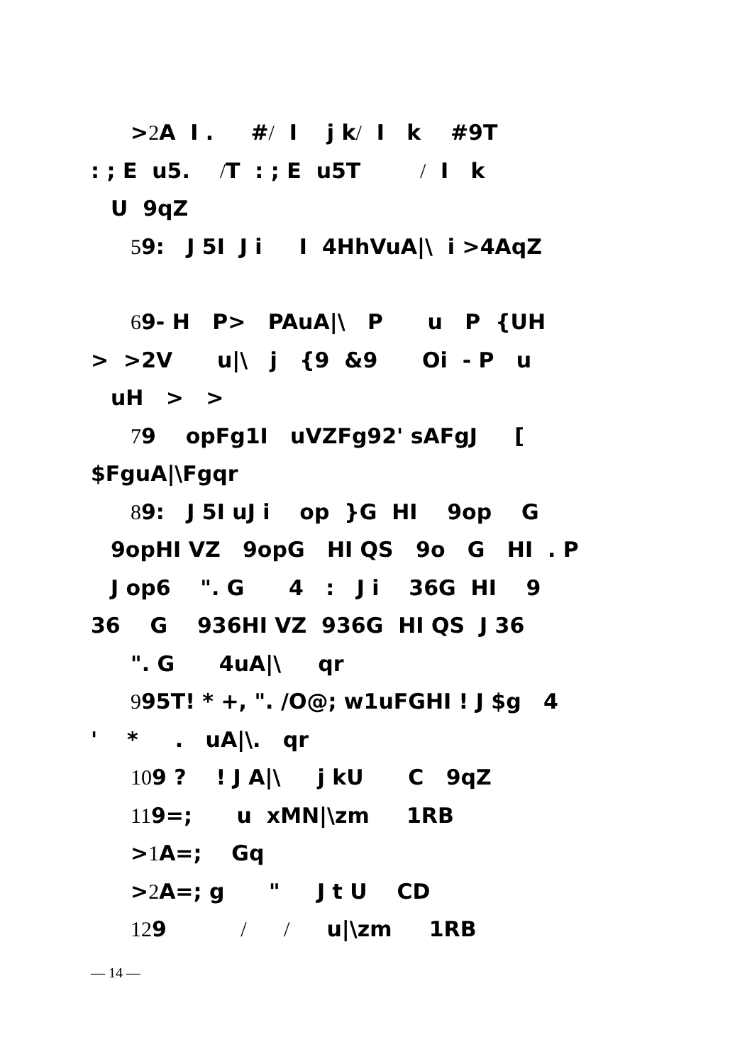>2 A I . #/ I j k/ I k #9T
: ; E u5. /T : ; E u5T / I k
U 9qZ
59: J 5I J i I 4HhVuA|\ i >4AqZ
69- H P> PAuA|\ P u P {UH
> >2V u|\ j {9 &9 Oi - P u
uH > >
79 opFg1I uVZFg92' sAFgJ [
$FguA|\Fgqr
89: J 5I uJ i op }G HI 9op G
9opHI VZ 9opG HI QS 9o G HI . P
J op6 ". G 4 : J i 36G HI 9
36 G 936HI VZ 936G HI QS J 36
". G 4uA|\ qr
995T! * +, ". /O@; w1uFGHI ! J $g 4
' * . uA|\. qr
109 ? ! J A|\ j kU C 9qZ
119=; u xMN|\zm 1RB
>1 A=; Gq
>2 A=; g " J t U CD
129 / / u|\zm 1RB
— 14 —